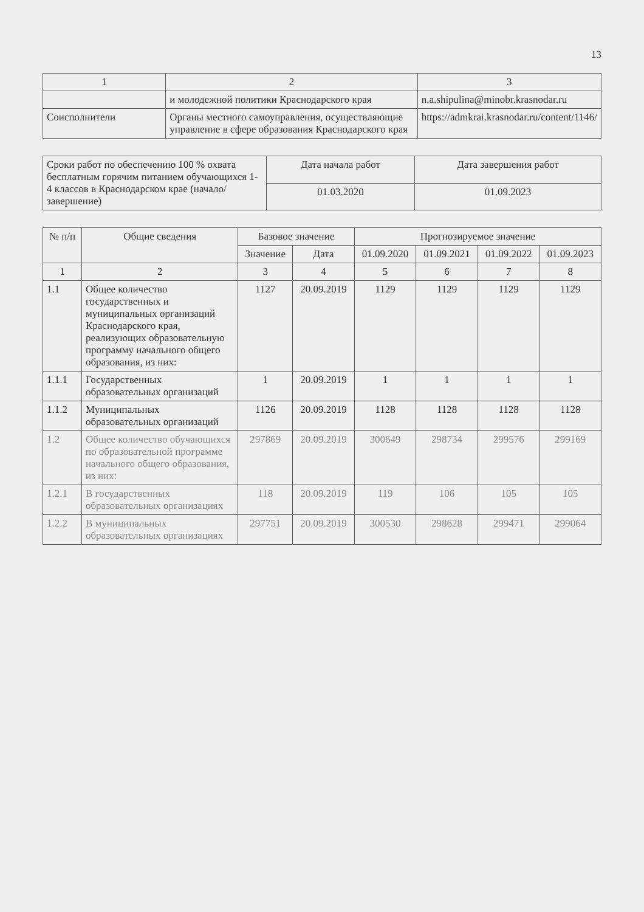13
| 1 | 2 | 3 |
| --- | --- | --- |
| | и молодежной политики Краснодарского края | n.a.shipulina@minobr.krasnodar.ru |
| Соисполнители | Органы местного самоуправления, осуществляющие управление в сфере образования Краснодарского края | https://admkrai.krasnodar.ru/content/1146/ |
| Сроки работ по обеспечению 100 % охвата бесплатным горячим питанием обучающихся 1-4 классов в Краснодарском крае (начало/завершение) | Дата начала работ | Дата завершения работ |
| | 01.03.2020 | 01.09.2023 |
| № п/п | Общие сведения | Базовое значение | | Прогнозируемое значение | | | |
| --- | --- | --- | --- | --- | --- | --- | --- |
| | | Значение | Дата | 01.09.2020 | 01.09.2021 | 01.09.2022 | 01.09.2023 |
| 1 | 2 | 3 | 4 | 5 | 6 | 7 | 8 |
| 1.1 | Общее количество государственных и муниципальных организаций Краснодарского края, реализующих образовательную программу начального общего образования, из них: | 1127 | 20.09.2019 | 1129 | 1129 | 1129 | 1129 |
| 1.1.1 | Государственных образовательных организаций | 1 | 20.09.2019 | 1 | 1 | 1 | 1 |
| 1.1.2 | Муниципальных образовательных организаций | 1126 | 20.09.2019 | 1128 | 1128 | 1128 | 1128 |
| 1.2 | Общее количество обучающихся по образовательной программе начального общего образования, из них: | 297869 | 20.09.2019 | 300649 | 298734 | 299576 | 299169 |
| 1.2.1 | В государственных образовательных организациях | 118 | 20.09.2019 | 119 | 106 | 105 | 105 |
| 1.2.2 | В муниципальных образовательных организациях | 297751 | 20.09.2019 | 300530 | 298628 | 299471 | 299064 |